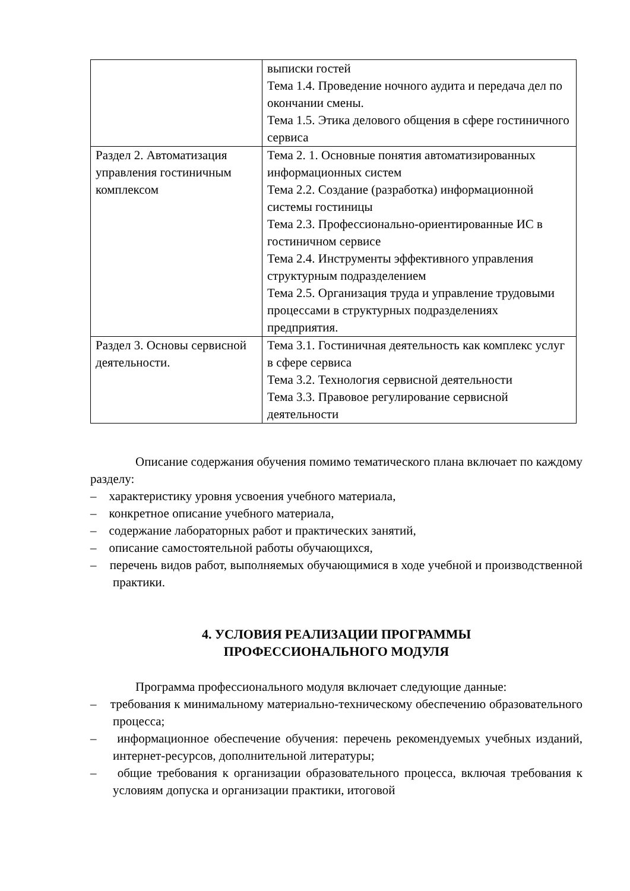| | выписки гостей Тема 1.4. Проведение ночного аудита и передача дел по окончании смены. Тема 1.5. Этика делового общения в сфере гостиничного сервиса |
| Раздел 2. Автоматизация управления гостиничным комплексом | Тема 2. 1. Основные понятия автоматизированных информационных систем Тема 2.2. Создание (разработка) информационной системы гостиницы Тема 2.3. Профессионально-ориентированные ИС в гостиничном сервисе Тема 2.4. Инструменты эффективного управления структурным подразделением Тема 2.5. Организация труда и управление трудовыми процессами в структурных подразделениях предприятия. |
| Раздел 3. Основы сервисной деятельности. | Тема 3.1. Гостиничная деятельность как комплекс услуг в сфере сервиса Тема 3.2. Технология сервисной деятельности Тема 3.3. Правовое регулирование сервисной деятельности |
Описание содержания обучения помимо тематического плана включает по каждому разделу:
– характеристику уровня усвоения учебного материала,
– конкретное описание учебного материала,
– содержание лабораторных работ и практических занятий,
– описание самостоятельной работы обучающихся,
– перечень видов работ, выполняемых обучающимися в ходе учебной и производственной практики.
4. УСЛОВИЯ РЕАЛИЗАЦИИ ПРОГРАММЫ
ПРОФЕССИОНАЛЬНОГО МОДУЛЯ
Программа профессионального модуля включает следующие данные:
– требования к минимальному материально-техническому обеспечению образовательного процесса;
– информационное обеспечение обучения: перечень рекомендуемых учебных изданий, интернет-ресурсов, дополнительной литературы;
– общие требования к организации образовательного процесса, включая требования к условиям допуска и организации практики, итоговой